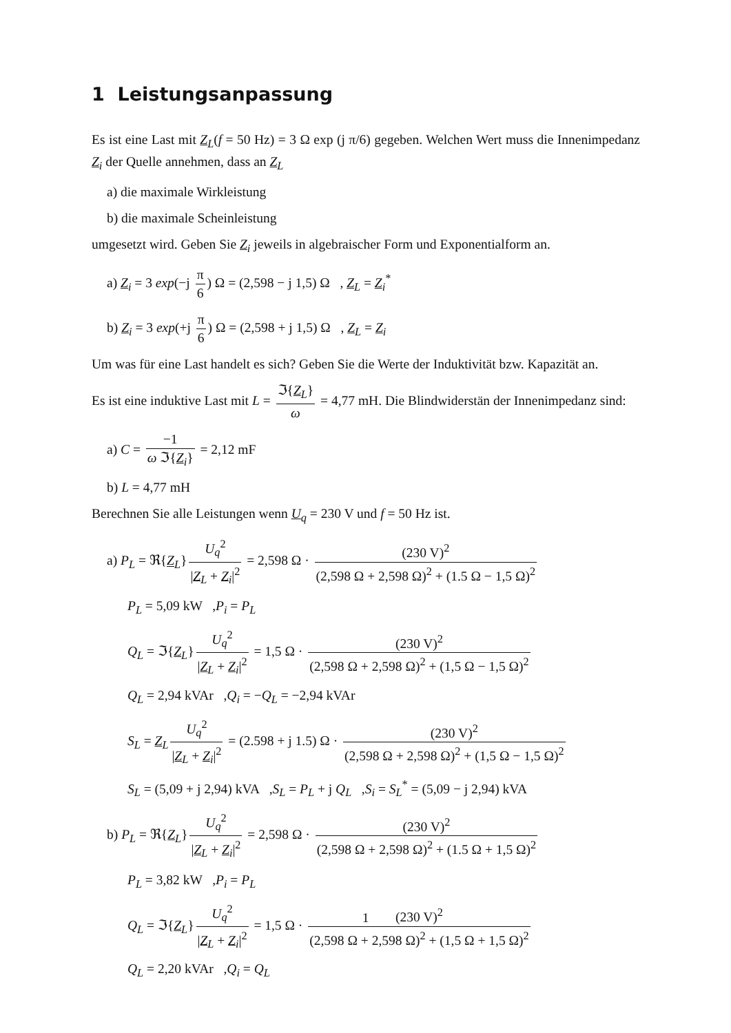1 Leistungsanpassung
Es ist eine Last mit Z<sub>L</sub>(f = 50 Hz) = 3 Ω exp (j π/6) gegeben. Welchen Wert muss die Innenimpedanz Z<sub>i</sub> der Quelle annehmen, dass an Z<sub>L</sub>
a) die maximale Wirkleistung
b) die maximale Scheinleistung
umgesetzt wird. Geben Sie Z<sub>i</sub> jeweils in algebraischer Form und Exponentialform an.
a) Z<sub>i</sub> = 3 exp(−j π 6) Ω = (2,598 − j 1,5) Ω , Z<sub>L</sub> = Z<sub>i</sub><sup>*</sup>
b) Z<sub>i</sub> = 3 exp(+j π 6) Ω = (2,598 + j 1,5) Ω , Z<sub>L</sub> = Z<sub>i</sub>
Um was für eine Last handelt es sich? Geben Sie die Werte der Induktivität bzw. Kapazität an.
Es ist eine induktive Last mit L = ℑ{Z<sub>L</sub>} ω = 4,77 mH. Die Blindwiderstän der Innenimpedanz sind:
a) C = −1 ω ℑ{Z<sub>i</sub>} = 2,12 mF
b) L = 4,77 mH
Berechnen Sie alle Leistungen wenn U<sub>q</sub> = 230 V und f = 50 Hz ist.
a) P<sub>L</sub> = ℜ{Z<sub>L</sub>} U<sub>q</sub><sup>2</sup> |Z<sub>L</sub> + Z<sub>i</sub>|<sup>2</sup> = 2,598 Ω · (230 V)<sup>2</sup> (2,598 Ω + 2,598 Ω)<sup>2</sup> + (1.5 Ω − 1,5 Ω)<sup>2</sup>
P<sub>L</sub> = 5,09 kW ,P<sub>i</sub> = P<sub>L</sub>
Q<sub>L</sub> = ℑ{Z<sub>L</sub>} U<sub>q</sub><sup>2</sup> |Z<sub>L</sub> + Z<sub>i</sub>|<sup>2</sup> = 1,5 Ω · (230 V)<sup>2</sup> (2,598 Ω + 2,598 Ω)<sup>2</sup> + (1,5 Ω − 1,5 Ω)<sup>2</sup>
Q<sub>L</sub> = 2,94 kVAr ,Q<sub>i</sub> = −Q<sub>L</sub> = −2,94 kVAr
S<sub>L</sub> = Z<sub>L</sub> U<sub>q</sub><sup>2</sup> |Z<sub>L</sub> + Z<sub>i</sub>|<sup>2</sup> = (2.598 + j 1.5) Ω · (230 V)<sup>2</sup> (2,598 Ω + 2,598 Ω)<sup>2</sup> + (1,5 Ω − 1,5 Ω)<sup>2</sup>
S<sub>L</sub> = (5,09 + j 2,94) kVA ,S<sub>L</sub> = P<sub>L</sub> + j Q<sub>L</sub> ,S<sub>i</sub> = S<sub>L</sub><sup>*</sup> = (5,09 − j 2,94) kVA
b) P<sub>L</sub> = ℜ{Z<sub>L</sub>} U<sub>q</sub><sup>2</sup> |Z<sub>L</sub> + Z<sub>i</sub>|<sup>2</sup> = 2,598 Ω · (230 V)<sup>2</sup> (2,598 Ω + 2,598 Ω)<sup>2</sup> + (1.5 Ω + 1,5 Ω)<sup>2</sup>
P<sub>L</sub> = 3,82 kW ,P<sub>i</sub> = P<sub>L</sub>
Q<sub>L</sub> = ℑ{Z<sub>L</sub>} U<sub>q</sub><sup>2</sup> |Z<sub>L</sub> + Z<sub>i</sub>|<sup>2</sup> = 1,5 Ω · (230 V)<sup>2</sup> (2,598 Ω + 2,598 Ω)<sup>2</sup> + (1,5 Ω + 1,5 Ω)<sup>2</sup>
Q<sub>L</sub> = 2,20 kVAr ,Q<sub>i</sub> = Q<sub>L</sub>
1